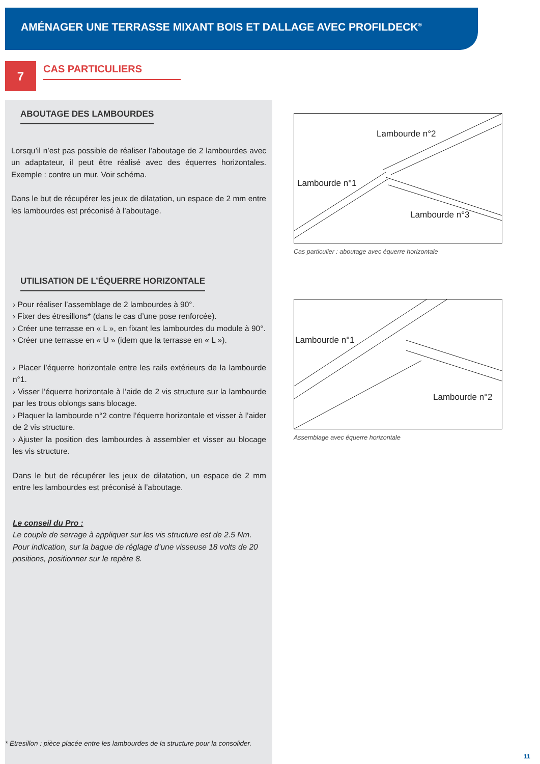AMÉNAGER UNE TERRASSE MIXANT BOIS ET DALLAGE AVEC PROFILDECK<sup>®</sup>
7 CAS PARTICULIERS
ABOUTAGE DES LAMBOURDES
Lorsqu’il n’est pas possible de réaliser l’aboutage de 2 lambourdes avec un adaptateur, il peut être réalisé avec des équerres horizontales. Exemple : contre un mur. Voir schéma.
Dans le but de récupérer les jeux de dilatation, un espace de 2 mm entre les lambourdes est préconisé à l’aboutage.
UTILISATION DE L’ÉQUERRE HORIZONTALE
› Pour réaliser l’assemblage de 2 lambourdes à 90°.
› Fixer des étresillons* (dans le cas d’une pose renforcée).
› Créer une terrasse en « L », en fixant les lambourdes du module à 90°.
› Créer une terrasse en « U » (idem que la terrasse en « L »).
› Placer l’équerre horizontale entre les rails extérieurs de la lambourde n°1.
› Visser l’équerre horizontale à l’aide de 2 vis structure sur la lambourde par les trous oblongs sans blocage.
› Plaquer la lambourde n°2 contre l’équerre horizontale et visser à l’aider de 2 vis structure.
› Ajuster la position des lambourdes à assembler et visser au blocage les vis structure.
Dans le but de récupérer les jeux de dilatation, un espace de 2 mm entre les lambourdes est préconisé à l’aboutage.
Le conseil du Pro :
Le couple de serrage à appliquer sur les vis structure est de 2.5 Nm. Pour indication, sur la bague de réglage d’une visseuse 18 volts de 20 positions, positionner sur le repère 8.
* Etresillon : pièce placée entre les lambourdes de la structure pour la consolider.
Lambourde n°2
Lambourde n°1
Lambourde n°3
Cas particulier : aboutage avec équerre horizontale
Lambourde n°1
Lambourde n°2
Assemblage avec équerre horizontale
11